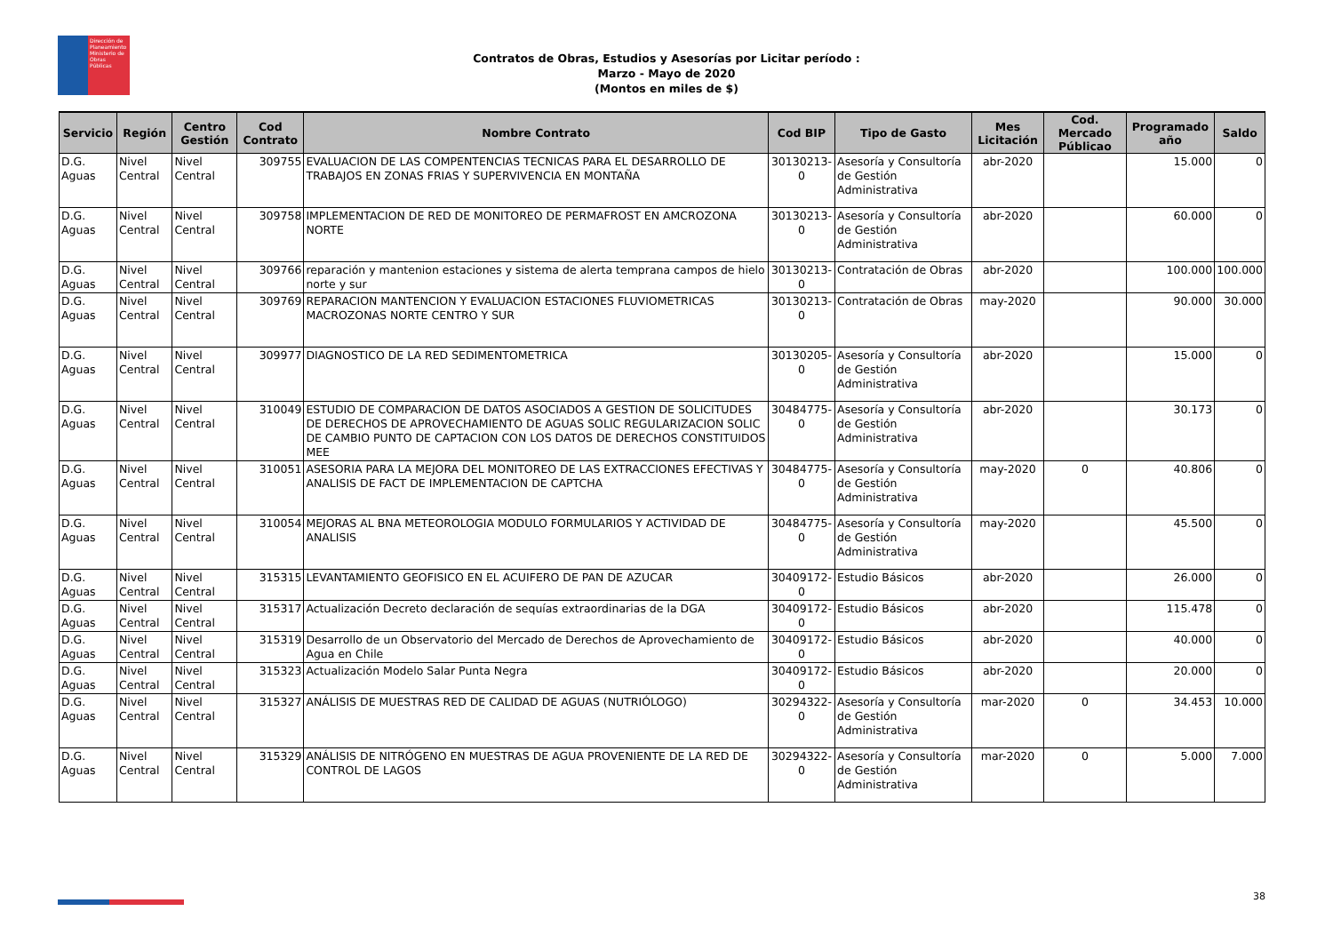Dirección de Planeamiento
Ministerio de Obras Públicas
Contratos de Obras, Estudios y Asesorías por Licitar período :
Marzo - Mayo de 2020
(Montos en miles de $)
| Servicio | Región | Centro Gestión | Cod Contrato | Nombre Contrato | Cod BIP | Tipo de Gasto | Mes Licitación | Cod. Mercado Públicao | Programado año | Saldo |
| --- | --- | --- | --- | --- | --- | --- | --- | --- | --- | --- |
| D.G. Aguas | Nivel Central | Nivel Central | 309755 | EVALUACION DE LAS COMPENTENCIAS TECNICAS PARA EL DESARROLLO DE TRABAJOS EN ZONAS FRIAS Y SUPERVIVENCIA EN MONTAÑA | 30130213-0 | Asesoría y Consultoría de Gestión Administrativa | abr-2020 | | 15.000 | 0 |
| D.G. Aguas | Nivel Central | Nivel Central | 309758 | IMPLEMENTACION DE RED DE MONITOREO DE PERMAFROST EN AMCROZONA NORTE | 30130213-0 | Asesoría y Consultoría de Gestión Administrativa | abr-2020 | | 60.000 | 0 |
| D.G. Aguas | Nivel Central | Nivel Central | 309766 | reparación y mantenion estaciones y sistema de alerta temprana campos de hielo norte y sur | 30130213-0 | Contratación de Obras | abr-2020 | | 100.000 | 100.000 |
| D.G. Aguas | Nivel Central | Nivel Central | 309769 | REPARACION MANTENCION Y EVALUACION ESTACIONES FLUVIOMETRICAS MACROZONAS NORTE CENTRO Y SUR | 30130213-0 | Contratación de Obras | may-2020 | | 90.000 | 30.000 |
| D.G. Aguas | Nivel Central | Nivel Central | 309977 | DIAGNOSTICO DE LA RED SEDIMENTOMETRICA | 30130205-0 | Asesoría y Consultoría de Gestión Administrativa | abr-2020 | | 15.000 | 0 |
| D.G. Aguas | Nivel Central | Nivel Central | 310049 | ESTUDIO DE COMPARACION DE DATOS ASOCIADOS A GESTION DE SOLICITUDES DE DERECHOS DE APROVECHAMIENTO DE AGUAS SOLIC REGULARIZACION SOLIC DE CAMBIO PUNTO DE CAPTACION CON LOS DATOS DE DERECHOS CONSTITUIDOS MEE | 30484775-0 | Asesoría y Consultoría de Gestión Administrativa | abr-2020 | | 30.173 | 0 |
| D.G. Aguas | Nivel Central | Nivel Central | 310051 | ASESORIA PARA LA MEJORA DEL MONITOREO DE LAS EXTRACCIONES EFECTIVAS Y ANALISIS DE FACT DE IMPLEMENTACION DE CAPTCHA | 30484775-0 | Asesoría y Consultoría de Gestión Administrativa | may-2020 | 0 | 40.806 | 0 |
| D.G. Aguas | Nivel Central | Nivel Central | 310054 | MEJORAS AL BNA METEOROLOGIA MODULO FORMULARIOS Y ACTIVIDAD DE ANALISIS | 30484775-0 | Asesoría y Consultoría de Gestión Administrativa | may-2020 | | 45.500 | 0 |
| D.G. Aguas | Nivel Central | Nivel Central | 315315 | LEVANTAMIENTO GEOFISICO EN EL ACUIFERO DE PAN DE AZUCAR | 30409172-0 | Estudio Básicos | abr-2020 | | 26.000 | 0 |
| D.G. Aguas | Nivel Central | Nivel Central | 315317 | Actualización Decreto declaración de sequías extraordinarias de la DGA | 30409172-0 | Estudio Básicos | abr-2020 | | 115.478 | 0 |
| D.G. Aguas | Nivel Central | Nivel Central | 315319 | Desarrollo de un Observatorio del Mercado de Derechos de Aprovechamiento de Agua en Chile | 30409172-0 | Estudio Básicos | abr-2020 | | 40.000 | 0 |
| D.G. Aguas | Nivel Central | Nivel Central | 315323 | Actualización Modelo Salar Punta Negra | 30409172-0 | Estudio Básicos | abr-2020 | | 20.000 | 0 |
| D.G. Aguas | Nivel Central | Nivel Central | 315327 | ANÁLISIS DE MUESTRAS RED DE CALIDAD DE AGUAS (NUTRIÓLOGO) | 30294322-0 | Asesoría y Consultoría de Gestión Administrativa | mar-2020 | 0 | 34.453 | 10.000 |
| D.G. Aguas | Nivel Central | Nivel Central | 315329 | ANÁLISIS DE NITRÓGENO EN MUESTRAS DE AGUA PROVENIENTE DE LA RED DE CONTROL DE LAGOS | 30294322-0 | Asesoría y Consultoría de Gestión Administrativa | mar-2020 | 0 | 5.000 | 7.000 |
38